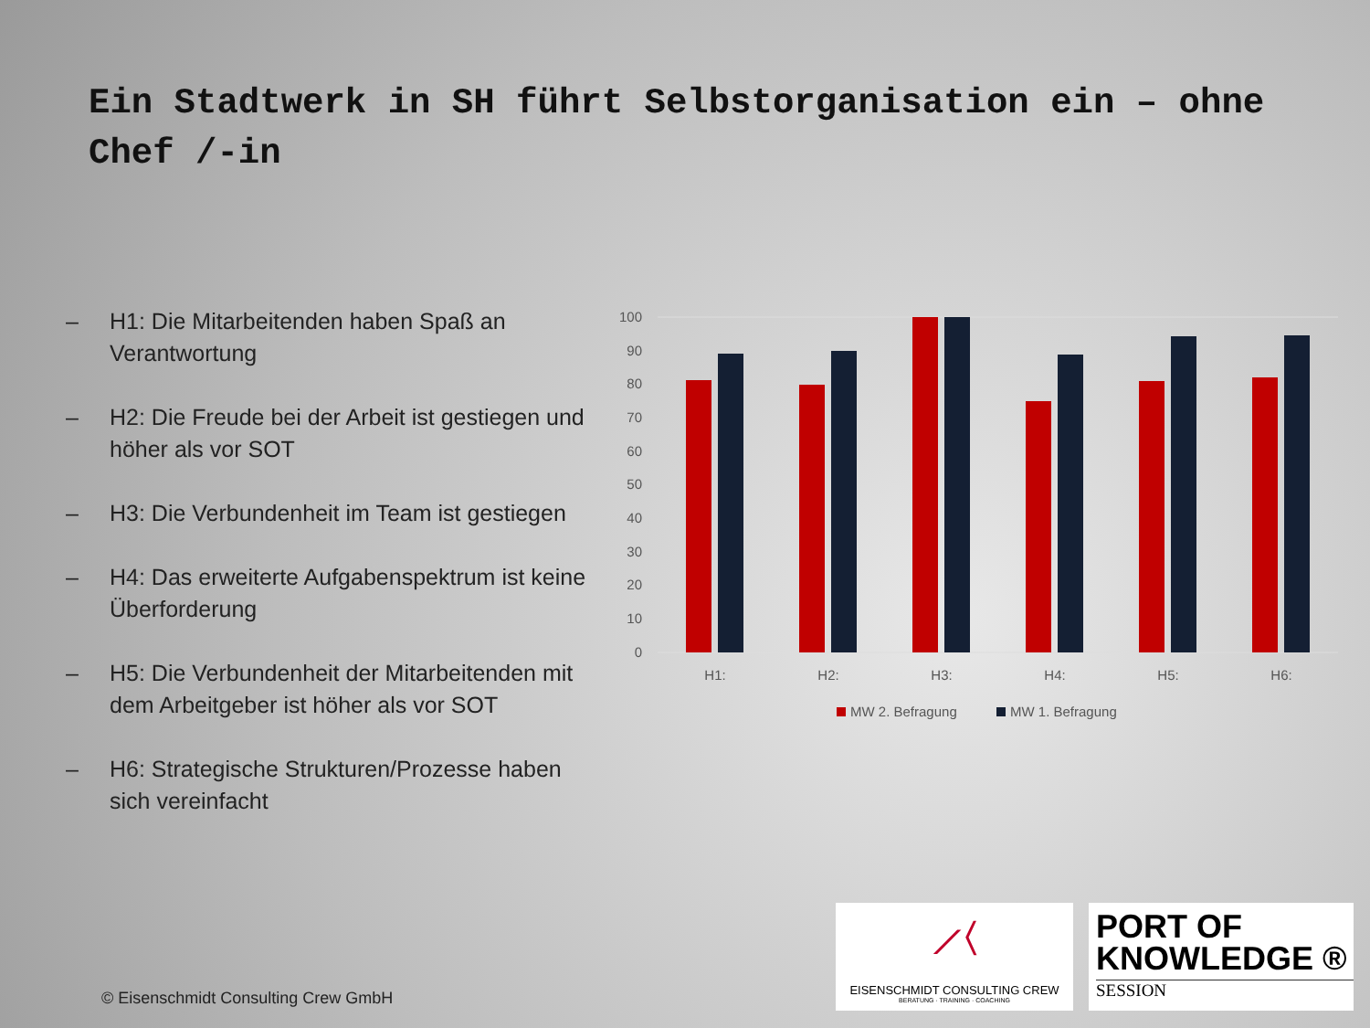Ein Stadtwerk in SH führt Selbstorganisation ein – ohne Chef /-in
– H1: Die Mitarbeitenden haben Spaß an Verantwortung
– H2: Die Freude bei der Arbeit ist gestiegen und höher als vor SOT
– H3: Die Verbundenheit im Team ist gestiegen
– H4: Das erweiterte Aufgabenspektrum ist keine Überforderung
– H5: Die Verbundenheit der Mitarbeitenden mit dem Arbeitgeber ist höher als vor SOT
– H6: Strategische Strukturen/Prozesse haben sich vereinfacht
100
90
80
70
60
50
40
30
20
10
0
H1:
H2:
H3:
H4:
H5:
H6:
MW 2. Befragung
MW 1. Befragung
© Eisenschmidt Consulting Crew GmbH
⟋⟨
EISENSCHMIDT CONSULTING CREW
BERATUNG · TRAINING · COACHING
PORT OF
KNOWLEDGE ®
SESSION